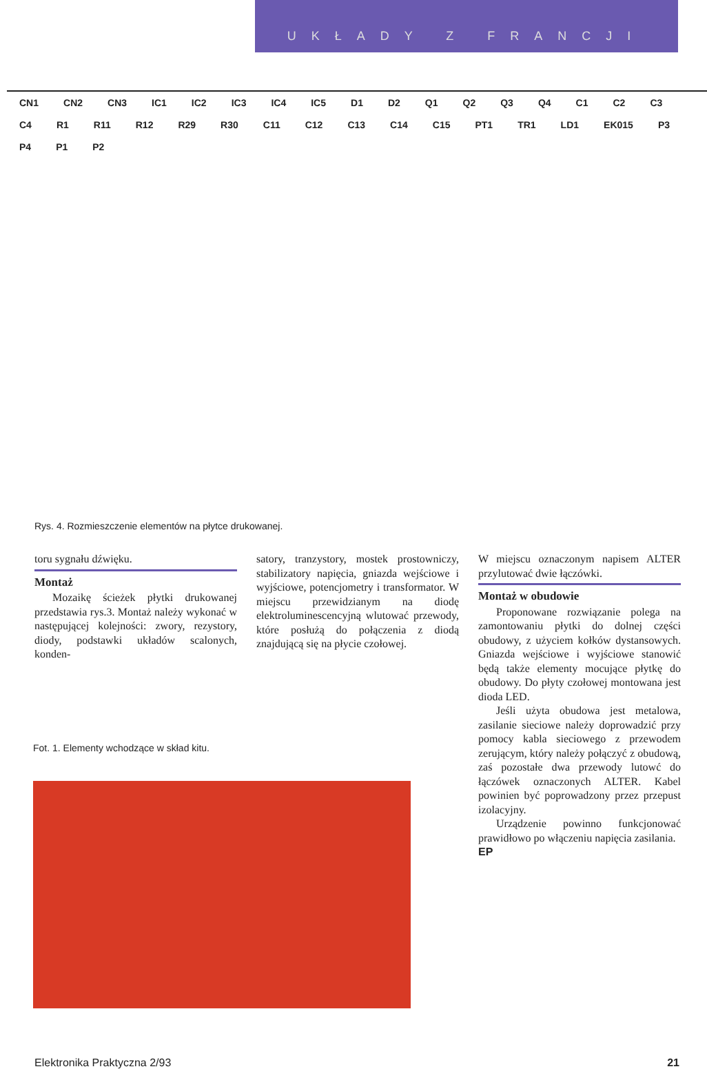UKŁADY Z FRANCJI
CN1 CN2 CN3 IC1 IC2 IC3 IC4 IC5 D1 D2 Q1 Q2 Q3 Q4 C1 C2 C3 C4 R1 R11 R12 R29 R30 C11 C12 C13 C14 C15 PT1 TR1 LD1 EK015 P3 P4 P1 P2
Rys. 4. Rozmieszczenie elementów na płytce drukowanej.
toru sygnału dźwięku.
Montaż
Mozaikę ścieżek płytki drukowanej przedstawia rys.3. Montaż należy wykonać w następującej kolejności: zwory, rezystory, diody, podstawki układów scalonych, konden-
satory, tranzystory, mostek prostowniczy, stabilizatory napięcia, gniazda wejściowe i wyjściowe, potencjometry i transformator. W miejscu przewidzianym na diodę elektroluminescencyjną wlutować przewody, które posłużą do połączenia z diodą znajdującą się na płycie czołowej.
W miejscu oznaczonym napisem ALTER przylutować dwie łączówki.
Montaż w obudowie
Proponowane rozwiązanie polega na zamontowaniu płytki do dolnej części obudowy, z użyciem kołków dystansowych. Gniazda wejściowe i wyjściowe stanowić będą także elementy mocujące płytkę do obudowy. Do płyty czołowej montowana jest dioda LED.
Jeśli użyta obudowa jest metalowa, zasilanie sieciowe należy doprowadzić przy pomocy kabla sieciowego z przewodem zerującym, który należy połączyć z obudową, zaś pozostałe dwa przewody lutowć do łączówek oznaczonych ALTER. Kabel powinien być poprowadzony przez przepust izolacyjny.
Urządzenie powinno funkcjonować prawidłowo po włączeniu napięcia zasilania.
EP
Fot. 1. Elementy wchodzące w skład kitu.
Elektronika Praktyczna 2/93 21